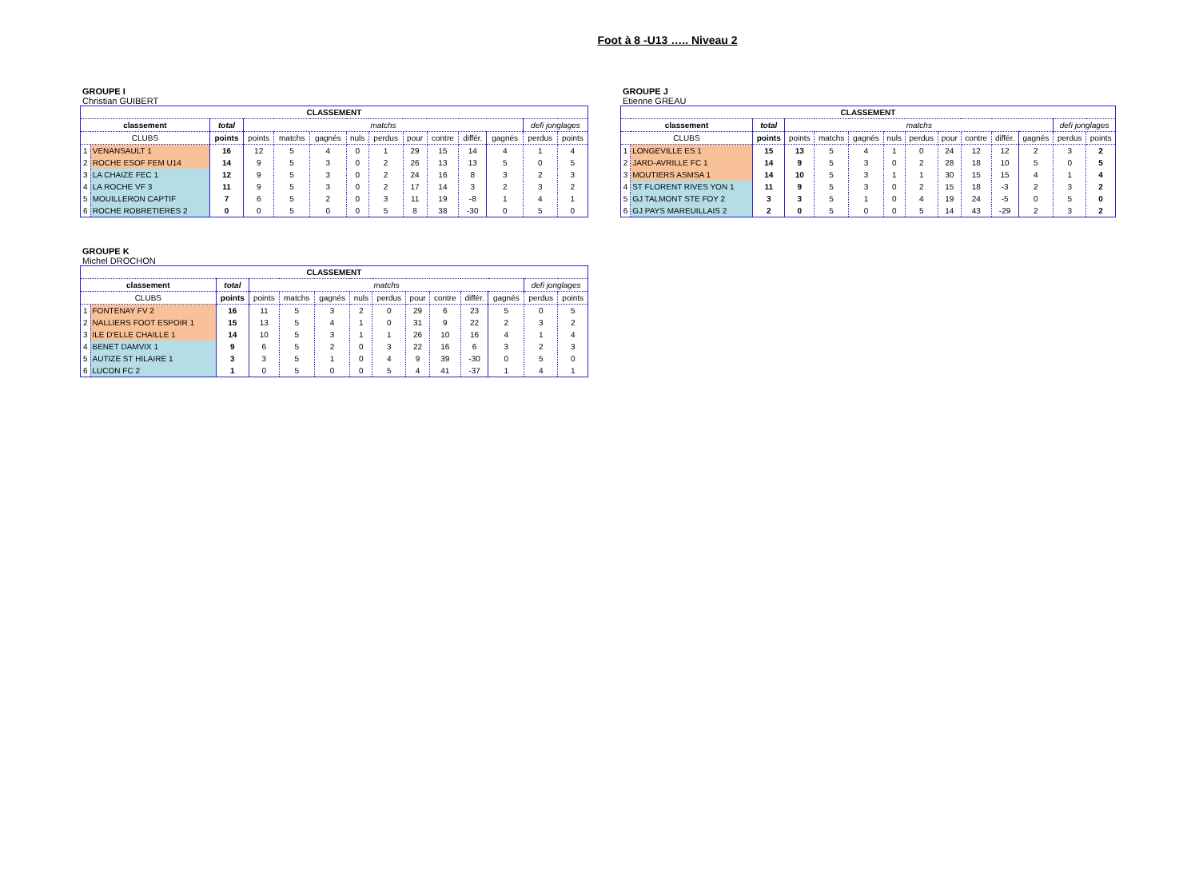Foot à 8 -U13 ….. Niveau 2
GROUPE I
Christian GUIBERT
| CLASSEMENT | | | | | | | | | | | | | |
| --- | --- | --- | --- | --- | --- | --- | --- | --- | --- | --- | --- | --- | --- |
| classement | | total | matchs | | | | | | | | | defi jonglages | |
| CLUBS | | points | points | matchs | gagnés | nuls | perdus | pour | contre | différ. | gagnés | perdus | points |
| 1 | VENANSAULT 1 | 16 | 12 | 5 | 4 | 0 | 1 | 29 | 15 | 14 | 4 | 1 | 4 |
| 2 | ROCHE ESOF FEM U14 | 14 | 9 | 5 | 3 | 0 | 2 | 26 | 13 | 13 | 5 | 0 | 5 |
| 3 | LA CHAIZE FEC 1 | 12 | 9 | 5 | 3 | 0 | 2 | 24 | 16 | 8 | 3 | 2 | 3 |
| 4 | LA ROCHE VF 3 | 11 | 9 | 5 | 3 | 0 | 2 | 17 | 14 | 3 | 2 | 3 | 2 |
| 5 | MOUILLERON CAPTIF | 7 | 6 | 5 | 2 | 0 | 3 | 11 | 19 | -8 | 1 | 4 | 1 |
| 6 | ROCHE ROBRETIERES 2 | 0 | 0 | 5 | 0 | 0 | 5 | 8 | 38 | -30 | 0 | 5 | 0 |
GROUPE J
Etienne GREAU
| CLASSEMENT | | | | | | | | | | | | | |
| --- | --- | --- | --- | --- | --- | --- | --- | --- | --- | --- | --- | --- | --- |
| classement | | total | matchs | | | | | | | | | defi jonglages | |
| CLUBS | | points | points | matchs | gagnés | nuls | perdus | pour | contre | différ. | gagnés | perdus | points |
| 1 | LONGEVILLE ES 1 | 15 | 13 | 5 | 4 | 1 | 0 | 24 | 12 | 12 | 2 | 3 | 2 |
| 2 | JARD-AVRILLE FC 1 | 14 | 9 | 5 | 3 | 0 | 2 | 28 | 18 | 10 | 5 | 0 | 5 |
| 3 | MOUTIERS ASMSA 1 | 14 | 10 | 5 | 3 | 1 | 1 | 30 | 15 | 15 | 4 | 1 | 4 |
| 4 | ST FLORENT RIVES YON 1 | 11 | 9 | 5 | 3 | 0 | 2 | 15 | 18 | -3 | 2 | 3 | 2 |
| 5 | GJ TALMONT STE FOY 2 | 3 | 3 | 5 | 1 | 0 | 4 | 19 | 24 | -5 | 0 | 5 | 0 |
| 6 | GJ PAYS MAREUILLAIS 2 | 2 | 0 | 5 | 0 | 0 | 5 | 14 | 43 | -29 | 2 | 3 | 2 |
GROUPE K
Michel DROCHON
| CLASSEMENT | | | | | | | | | | | | | |
| --- | --- | --- | --- | --- | --- | --- | --- | --- | --- | --- | --- | --- | --- |
| classement | | total | matchs | | | | | | | | | defi jonglages | |
| CLUBS | | points | points | matchs | gagnés | nuls | perdus | pour | contre | différ. | gagnés | perdus | points |
| 1 | FONTENAY FV 2 | 16 | 11 | 5 | 3 | 2 | 0 | 29 | 6 | 23 | 5 | 0 | 5 |
| 2 | NALLIERS FOOT ESPOIR 1 | 15 | 13 | 5 | 4 | 1 | 0 | 31 | 9 | 22 | 2 | 3 | 2 |
| 3 | ILE D'ELLE CHAILLE 1 | 14 | 10 | 5 | 3 | 1 | 1 | 26 | 10 | 16 | 4 | 1 | 4 |
| 4 | BENET DAMVIX 1 | 9 | 6 | 5 | 2 | 0 | 3 | 22 | 16 | 6 | 3 | 2 | 3 |
| 5 | AUTIZE ST HILAIRE 1 | 3 | 3 | 5 | 1 | 0 | 4 | 9 | 39 | -30 | 0 | 5 | 0 |
| 6 | LUCON FC 2 | 1 | 0 | 5 | 0 | 0 | 5 | 4 | 41 | -37 | 1 | 4 | 1 |